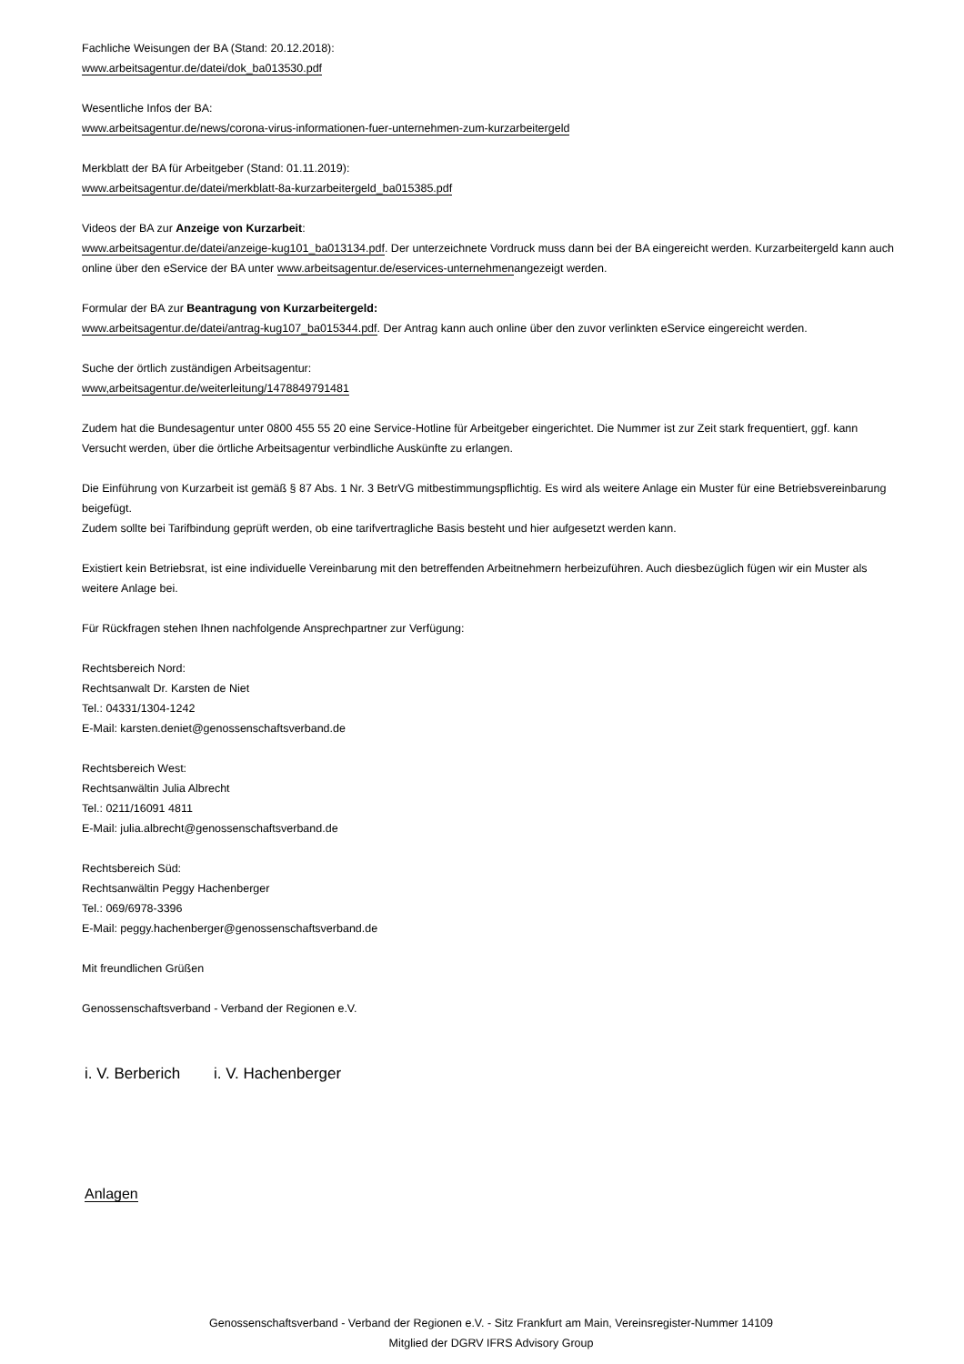Fachliche Weisungen der BA (Stand: 20.12.2018):
www.arbeitsagentur.de/datei/dok_ba013530.pdf
Wesentliche Infos der BA:
www.arbeitsagentur.de/news/corona-virus-informationen-fuer-unternehmen-zum-kurzarbeitergeld
Merkblatt der BA für Arbeitgeber (Stand: 01.11.2019):
www.arbeitsagentur.de/datei/merkblatt-8a-kurzarbeitergeld_ba015385.pdf
Videos der BA zur Anzeige von Kurzarbeit:
www.arbeitsagentur.de/datei/anzeige-kug101_ba013134.pdf. Der unterzeichnete Vordruck muss dann bei der BA eingereicht werden. Kurzarbeitergeld kann auch online über den eService der BA unter www.arbeitsagentur.de/eservices-unternehmenangezeigt werden.
Formular der BA zur Beantragung von Kurzarbeitergeld:
www.arbeitsagentur.de/datei/antrag-kug107_ba015344.pdf. Der Antrag kann auch online über den zuvor verlinkten eService eingereicht werden.
Suche der örtlich zuständigen Arbeitsagentur:
www,arbeitsagentur.de/weiterleitung/1478849791481
Zudem hat die Bundesagentur unter 0800 455 55 20 eine Service-Hotline für Arbeitgeber eingerichtet. Die Nummer ist zur Zeit stark frequentiert, ggf. kann Versucht werden, über die örtliche Arbeitsagentur verbindliche Auskünfte zu erlangen.
Die Einführung von Kurzarbeit ist gemäß § 87 Abs. 1 Nr. 3 BetrVG mitbestimmungspflichtig. Es wird als weitere Anlage ein Muster für eine Betriebsvereinbarung beigefügt.
Zudem sollte bei Tarifbindung geprüft werden, ob eine tarifvertragliche Basis besteht und hier aufgesetzt werden kann.
Existiert kein Betriebsrat, ist eine individuelle Vereinbarung mit den betreffenden Arbeitnehmern herbeizuführen. Auch diesbezüglich fügen wir ein Muster als weitere Anlage bei.
Für Rückfragen stehen Ihnen nachfolgende Ansprechpartner zur Verfügung:
Rechtsbereich Nord:
Rechtsanwalt Dr. Karsten de Niet
Tel.: 04331/1304-1242
E-Mail: karsten.deniet@genossenschaftsverband.de
Rechtsbereich West:
Rechtsanwältin Julia Albrecht
Tel.: 0211/16091 4811
E-Mail: julia.albrecht@genossenschaftsverband.de
Rechtsbereich Süd:
Rechtsanwältin Peggy Hachenberger
Tel.: 069/6978-3396
E-Mail: peggy.hachenberger@genossenschaftsverband.de
Mit freundlichen Grüßen
Genossenschaftsverband - Verband der Regionen e.V.
i. V. Berberich i. V. Hachenberger
Anlagen
Genossenschaftsverband - Verband der Regionen e.V. - Sitz Frankfurt am Main, Vereinsregister-Nummer 14109
Mitglied der DGRV IFRS Advisory Group